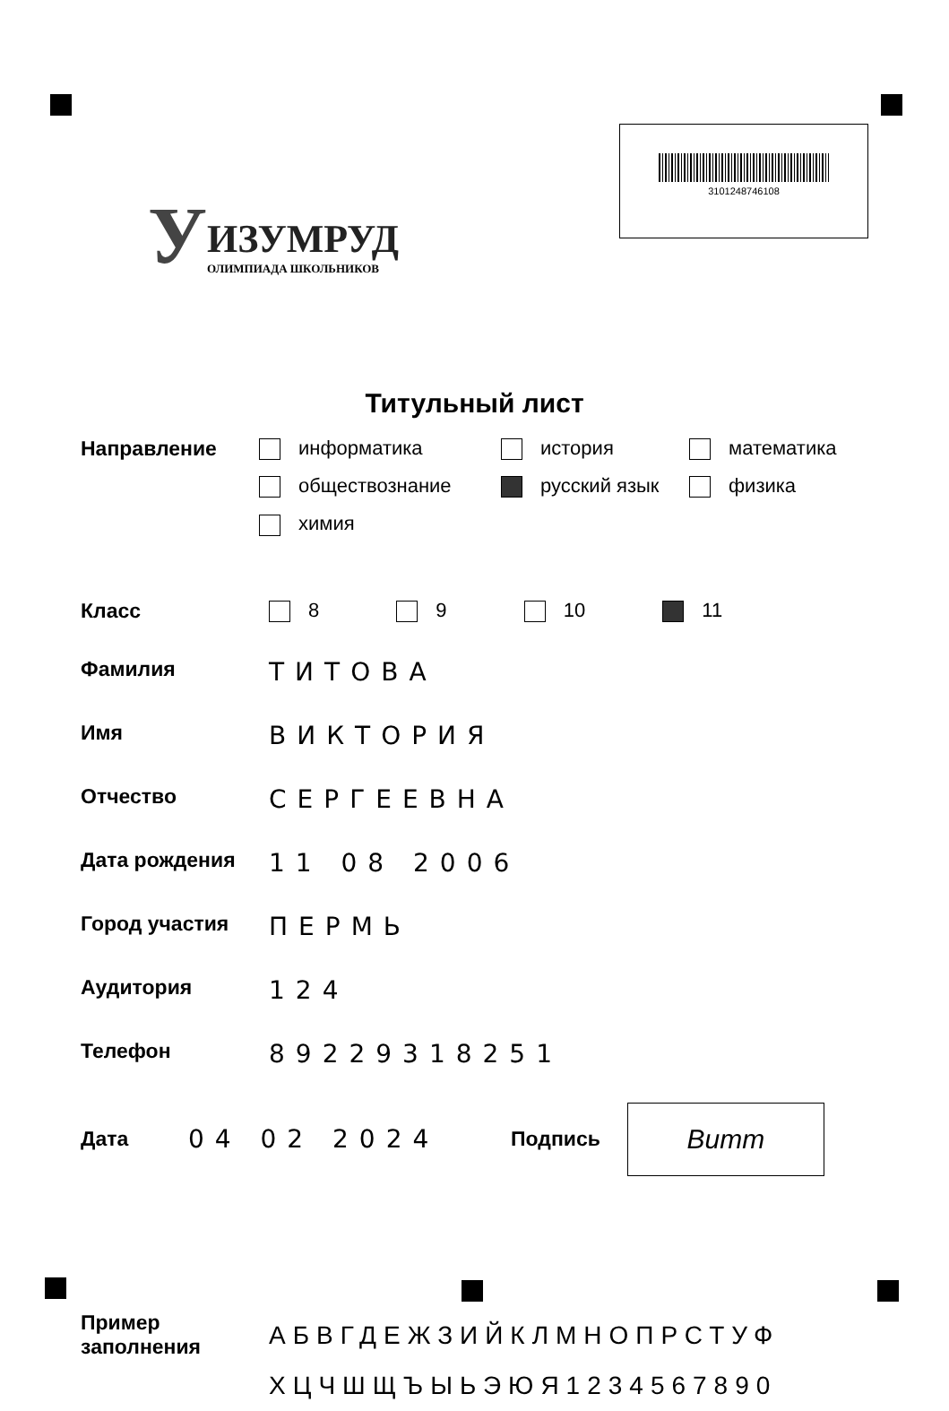У
ИЗУМРУД
ОЛИМПИАДА ШКОЛЬНИКОВ
3101248746108
Титульный лист
Направление информатика
история
математика
обществознание
русский язык
физика
химия
Класс 8 9 10 11
Фамилия
ТИТОВА
Имя
ВИКТОРИЯ
Отчество
СЕРГЕЕВНА
Дата рождения
11 08 2006
Город участия
ПЕРМЬ
Аудитория
124
Телефон
89229318251
Дата
04 02 2024
Подпись
Витт
Пример заполнения
АБВГДЕЖЗИЙКЛМНОПРСТУФ
ХЦЧШЩЪЫЬЭЮЯ1234567890